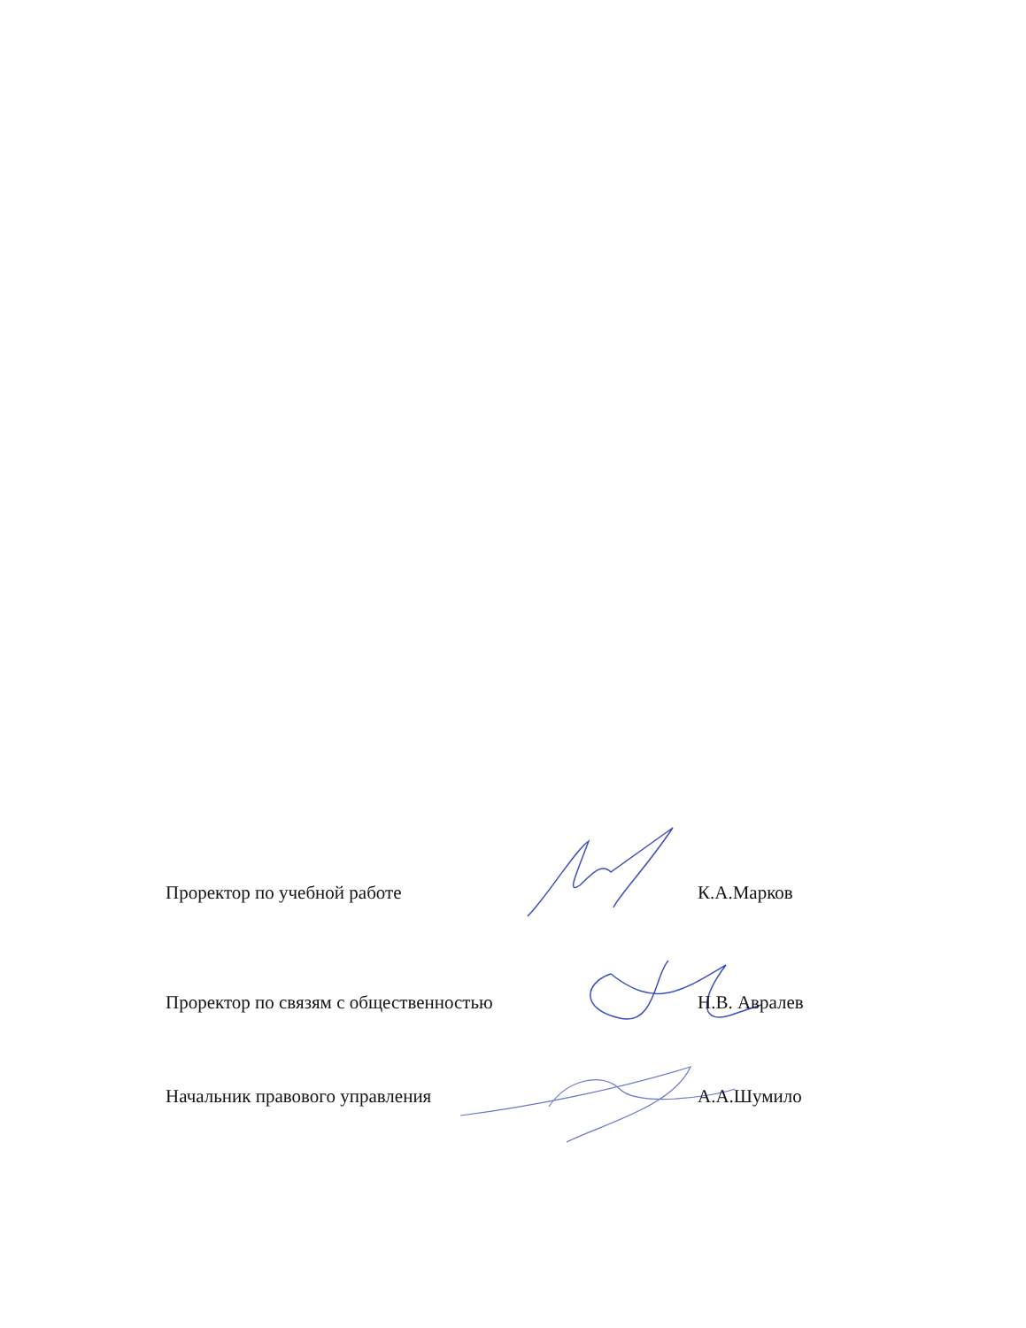Проректор по учебной работе К.А.Марков
Проректор по связям с общественностью Н.В. Авралев
Начальник правового управления А.А.Шумило